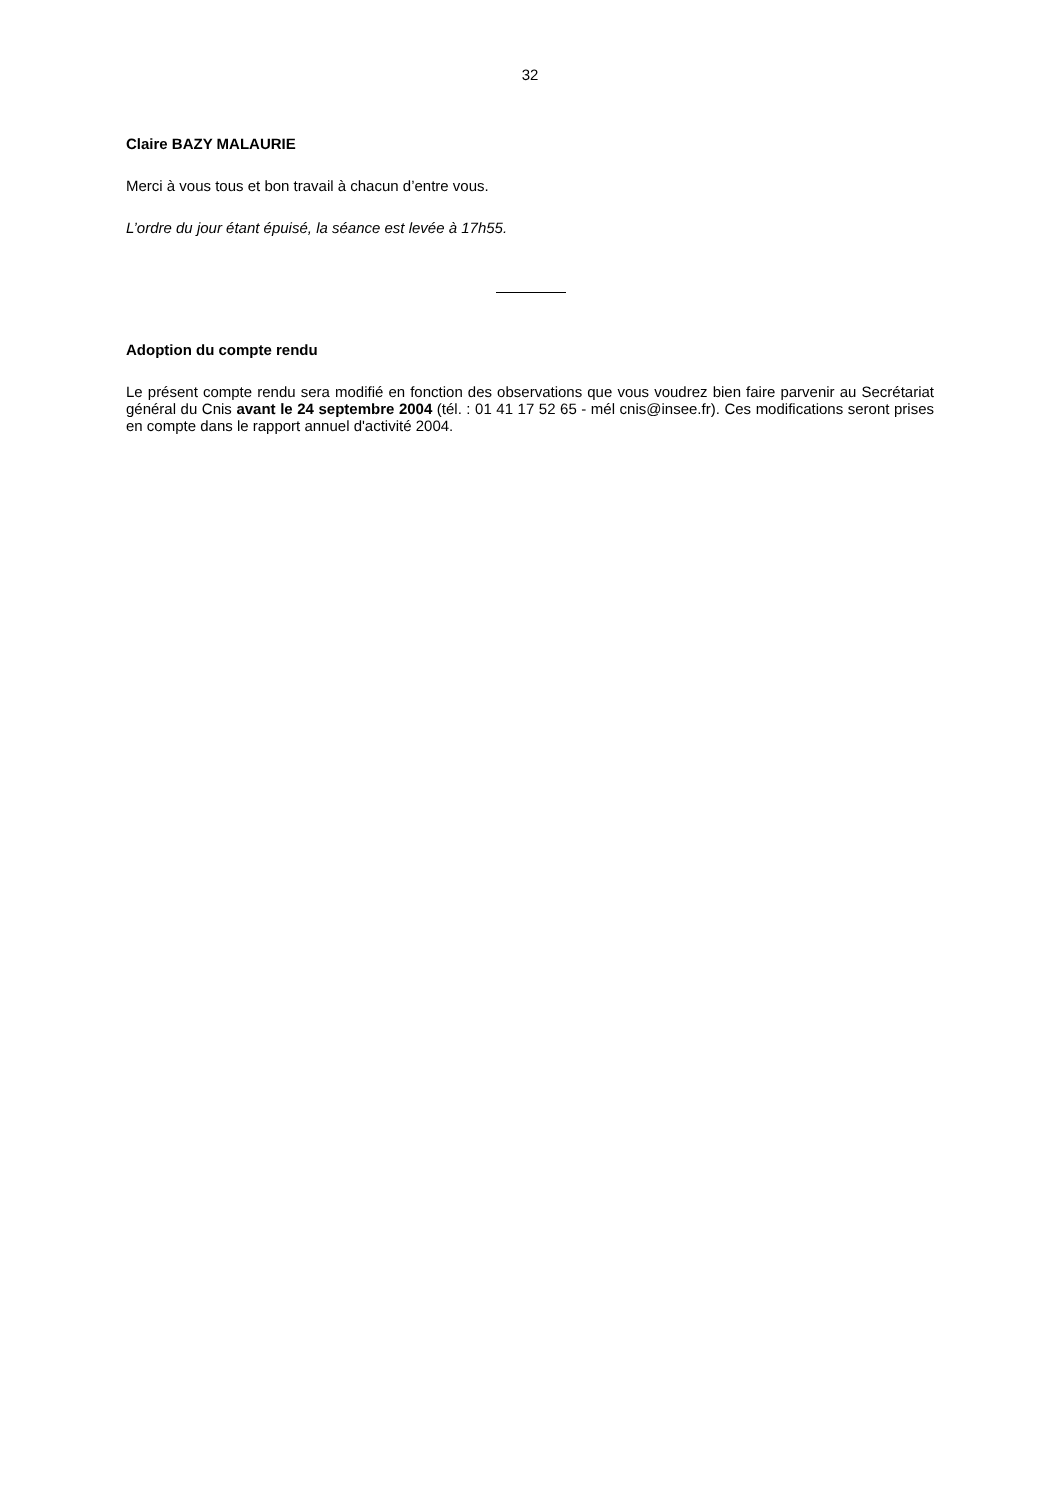32
Claire BAZY MALAURIE
Merci à vous tous et bon travail à chacun d’entre vous.
L’ordre du jour étant épuisé, la séance est levée à 17h55.
Adoption du compte rendu
Le présent compte rendu sera modifié en fonction des observations que vous voudrez bien faire parvenir au Secrétariat général du Cnis avant le 24 septembre 2004 (tél. : 01 41 17 52 65 - mél cnis@insee.fr). Ces modifications seront prises en compte dans le rapport annuel d'activité 2004.